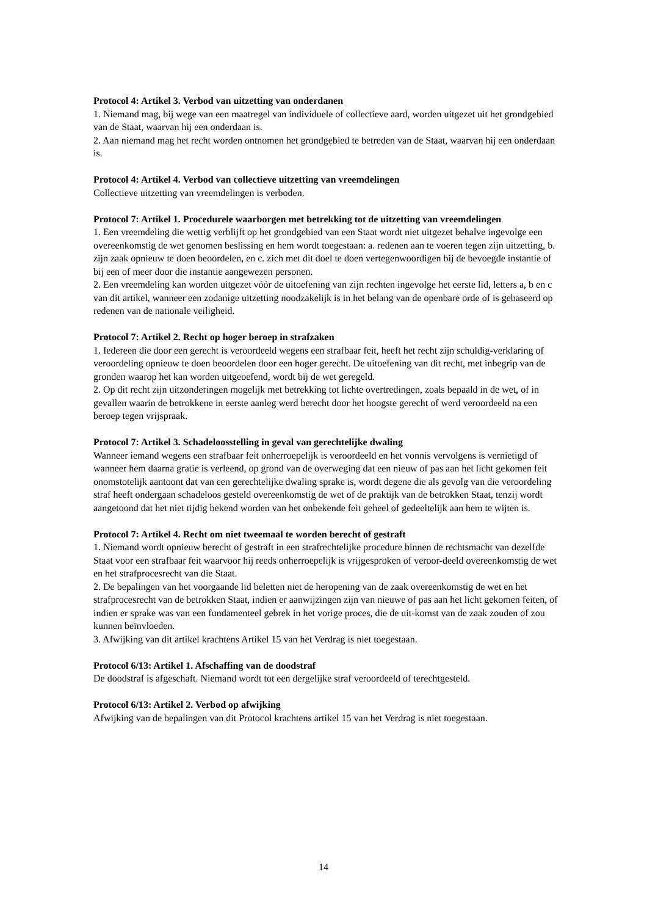Protocol 4: Artikel 3. Verbod van uitzetting van onderdanen
1. Niemand mag, bij wege van een maatregel van individuele of collectieve aard, worden uitgezet uit het grondgebied van de Staat, waarvan hij een onderdaan is.
2. Aan niemand mag het recht worden ontnomen het grondgebied te betreden van de Staat, waarvan hij een onderdaan is.
Protocol 4: Artikel 4. Verbod van collectieve uitzetting van vreemdelingen
Collectieve uitzetting van vreemdelingen is verboden.
Protocol 7: Artikel 1. Procedurele waarborgen met betrekking tot de uitzetting van vreemdelingen
1. Een vreemdeling die wettig verblijft op het grondgebied van een Staat wordt niet uitgezet behalve ingevolge een overeenkomstig de wet genomen beslissing en hem wordt toegestaan: a. redenen aan te voeren tegen zijn uitzetting, b. zijn zaak opnieuw te doen beoordelen, en c. zich met dit doel te doen vertegenwoordigen bij de bevoegde instantie of bij een of meer door die instantie aangewezen personen.
2. Een vreemdeling kan worden uitgezet vóór de uitoefening van zijn rechten ingevolge het eerste lid, letters a, b en c van dit artikel, wanneer een zodanige uitzetting noodzakelijk is in het belang van de openbare orde of is gebaseerd op redenen van de nationale veiligheid.
Protocol 7: Artikel 2. Recht op hoger beroep in strafzaken
1. Iedereen die door een gerecht is veroordeeld wegens een strafbaar feit, heeft het recht zijn schuldig-verklaring of veroordeling opnieuw te doen beoordelen door een hoger gerecht. De uitoefening van dit recht, met inbegrip van de gronden waarop het kan worden uitgeoefend, wordt bij de wet geregeld.
2. Op dit recht zijn uitzonderingen mogelijk met betrekking tot lichte overtredingen, zoals bepaald in de wet, of in gevallen waarin de betrokkene in eerste aanleg werd berecht door het hoogste gerecht of werd veroordeeld na een beroep tegen vrijspraak.
Protocol 7: Artikel 3. Schadeloosstelling in geval van gerechtelijke dwaling
Wanneer iemand wegens een strafbaar feit onherroepelijk is veroordeeld en het vonnis vervolgens is vernietigd of wanneer hem daarna gratie is verleend, op grond van de overweging dat een nieuw of pas aan het licht gekomen feit onomstotelijk aantoont dat van een gerechtelijke dwaling sprake is, wordt degene die als gevolg van die veroordeling straf heeft ondergaan schadeloos gesteld overeenkomstig de wet of de praktijk van de betrokken Staat, tenzij wordt aangetoond dat het niet tijdig bekend worden van het onbekende feit geheel of gedeeltelijk aan hem te wijten is.
Protocol 7: Artikel 4. Recht om niet tweemaal te worden berecht of gestraft
1. Niemand wordt opnieuw berecht of gestraft in een strafrechtelijke procedure binnen de rechtsmacht van dezelfde Staat voor een strafbaar feit waarvoor hij reeds onherroepelijk is vrijgesproken of veroor-deeld overeenkomstig de wet en het strafprocesrecht van die Staat.
2. De bepalingen van het voorgaande lid beletten niet de heropening van de zaak overeenkomstig de wet en het strafprocesrecht van de betrokken Staat, indien er aanwijzingen zijn van nieuwe of pas aan het licht gekomen feiten, of indien er sprake was van een fundamenteel gebrek in het vorige proces, die de uit-komst van de zaak zouden of zou kunnen beïnvloeden.
3. Afwijking van dit artikel krachtens Artikel 15 van het Verdrag is niet toegestaan.
Protocol 6/13: Artikel 1. Afschaffing van de doodstraf
De doodstraf is afgeschaft. Niemand wordt tot een dergelijke straf veroordeeld of terechtgesteld.
Protocol 6/13: Artikel 2. Verbod op afwijking
Afwijking van de bepalingen van dit Protocol krachtens artikel 15 van het Verdrag is niet toegestaan.
14